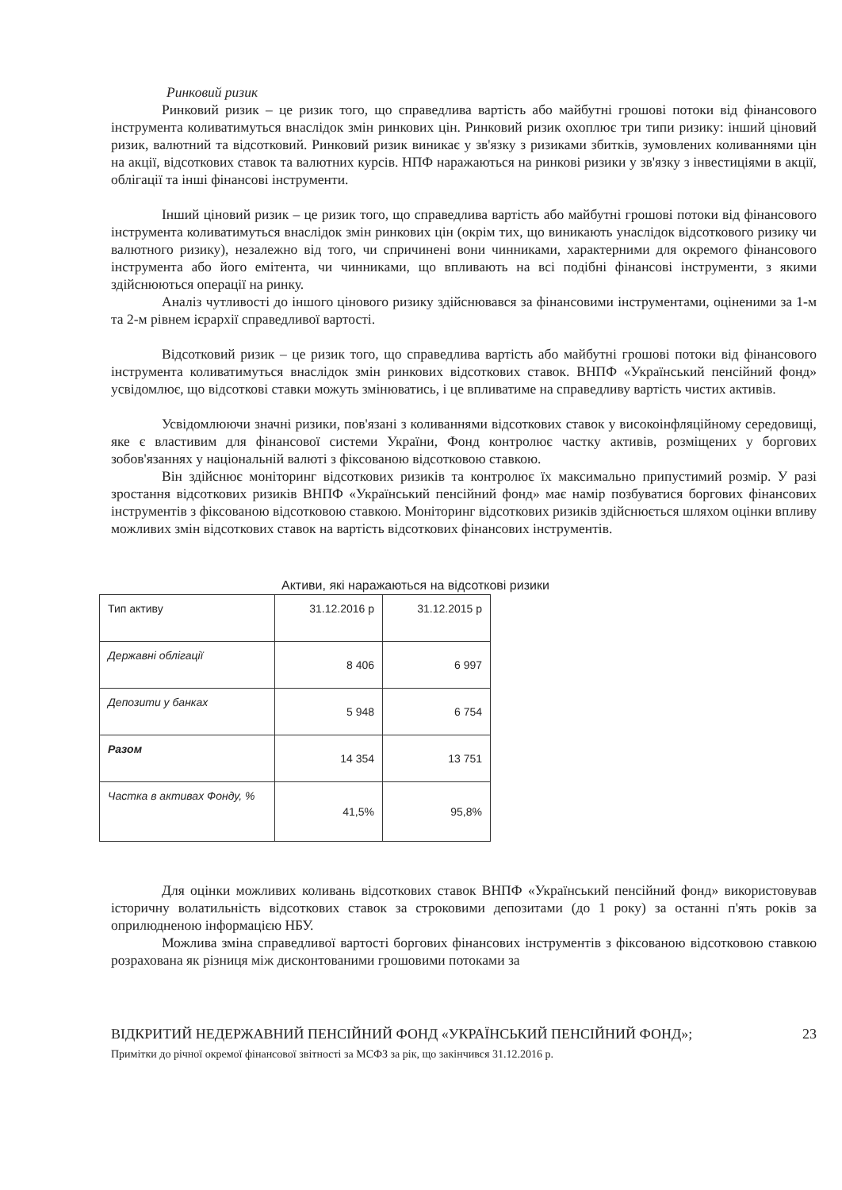Ринковий ризик
Ринковий ризик – це ризик того, що справедлива вартість або майбутні грошові потоки від фінансового інструмента коливатимуться внаслідок змін ринкових цін. Ринковий ризик охоплює три типи ризику: інший ціновий ризик, валютний та відсотковий. Ринковий ризик виникає у зв'язку з ризиками збитків, зумовлених коливаннями цін на акції, відсоткових ставок та валютних курсів. НПФ наражаються на ринкові ризики у зв'язку з інвестиціями в акції, облігації та інші фінансові інструменти.
Інший ціновий ризик – це ризик того, що справедлива вартість або майбутні грошові потоки від фінансового інструмента коливатимуться внаслідок змін ринкових цін (окрім тих, що виникають унаслідок відсоткового ризику чи валютного ризику), незалежно від того, чи спричинені вони чинниками, характерними для окремого фінансового інструмента або його емітента, чи чинниками, що впливають на всі подібні фінансові інструменти, з якими здійснюються операції на ринку.
Аналіз чутливості до іншого цінового ризику здійснювався за фінансовими інструментами, оціненими за 1-м та 2-м рівнем ієрархії справедливої вартості.
Відсотковий ризик – це ризик того, що справедлива вартість або майбутні грошові потоки від фінансового інструмента коливатимуться внаслідок змін ринкових відсоткових ставок. ВНПФ «Український пенсійний фонд» усвідомлює, що відсоткові ставки можуть змінюватись, і це впливатиме на справедливу вартість чистих активів.
Усвідомлюючи значні ризики, пов'язані з коливаннями відсоткових ставок у високоінфляційному середовищі, яке є властивим для фінансової системи України, Фонд контролює частку активів, розміщених у боргових зобов'язаннях у національній валюті з фіксованою відсотковою ставкою.
Він здійснює моніторинг відсоткових ризиків та контролює їх максимально припустимий розмір. У разі зростання відсоткових ризиків ВНПФ «Український пенсійний фонд» має намір позбуватися боргових фінансових інструментів з фіксованою відсотковою ставкою. Моніторинг відсоткових ризиків здійснюється шляхом оцінки впливу можливих змін відсоткових ставок на вартість відсоткових фінансових інструментів.
Активи, які наражаються на відсоткові ризики
| Тип активу | 31.12.2016 р | 31.12.2015 р |
| Державні облігації | 8 406 | 6 997 |
| Депозити у банках | 5 948 | 6 754 |
| Разом | 14 354 | 13 751 |
| Частка в активах Фонду, % | 41,5% | 95,8% |
Для оцінки можливих коливань відсоткових ставок ВНПФ «Український пенсійний фонд» використовував історичну волатильність відсоткових ставок за строковими депозитами (до 1 року) за останні п'ять років за оприлюдненою інформацією НБУ.
Можлива зміна справедливої вартості боргових фінансових інструментів з фіксованою відсотковою ставкою розрахована як різниця між дисконтованими грошовими потоками за
23 ВІДКРИТИЙ НЕДЕРЖАВНИЙ ПЕНСІЙНИЙ ФОНД «УКРАЇНСЬКИЙ ПЕНСІЙНИЙ ФОНД»;
Примітки до річної окремої фінансової звітності за МСФЗ за рік, що закінчився 31.12.2016 р.